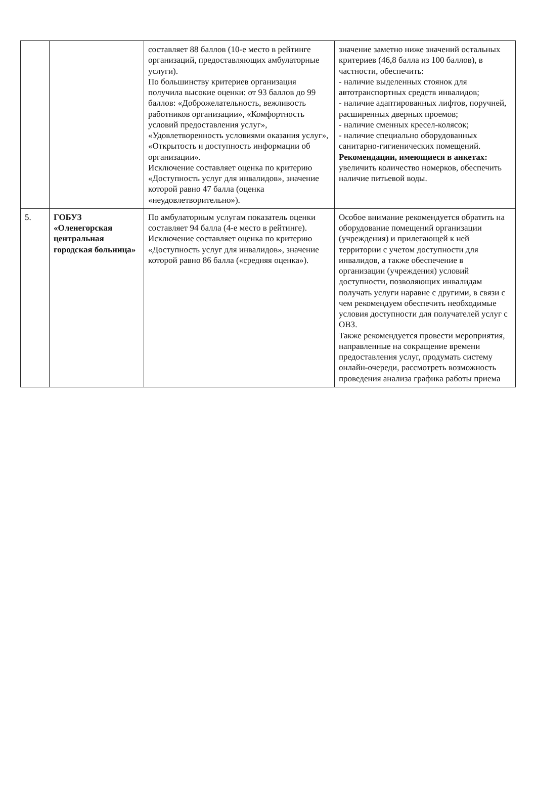| | | составляет 88 баллов (10-е место в рейтинге организаций, предоставляющих амбулаторные услуги). По большинству критериев организация получила высокие оценки: от 93 баллов до 99 баллов: «Доброжелательность, вежливость работников организации», «Комфортность условий предоставления услуг», «Удовлетворенность условиями оказания услуг», «Открытость и доступность информации об организации». Исключение составляет оценка по критерию «Доступность услуг для инвалидов», значение которой равно 47 балла (оценка «неудовлетворительно»). | значение заметно ниже значений остальных критериев (46,8 балла из 100 баллов), в частности, обеспечить: - наличие выделенных стоянок для автотранспортных средств инвалидов; - наличие адаптированных лифтов, поручней, расширенных дверных проемов; - наличие сменных кресел-колясок; - наличие специально оборудованных санитарно-гигиенических помещений. Рекомендации, имеющиеся в анкетах: увеличить количество номерков, обеспечить наличие питьевой воды. |
| 5. | ГОБУЗ «Оленегорская центральная городская больница» | По амбулаторным услугам показатель оценки составляет 94 балла (4-е место в рейтинге). Исключение составляет оценка по критерию «Доступность услуг для инвалидов», значение которой равно 86 балла («средняя оценка»). | Особое внимание рекомендуется обратить на оборудование помещений организации (учреждения) и прилегающей к ней территории с учетом доступности для инвалидов, а также обеспечение в организации (учреждения) условий доступности, позволяющих инвалидам получать услуги наравне с другими, в связи с чем рекомендуем обеспечить необходимые условия доступности для получателей услуг с ОВЗ. Также рекомендуется провести мероприятия, направленные на сокращение времени предоставления услуг, продумать систему онлайн-очереди, рассмотреть возможность проведения анализа графика работы приема |